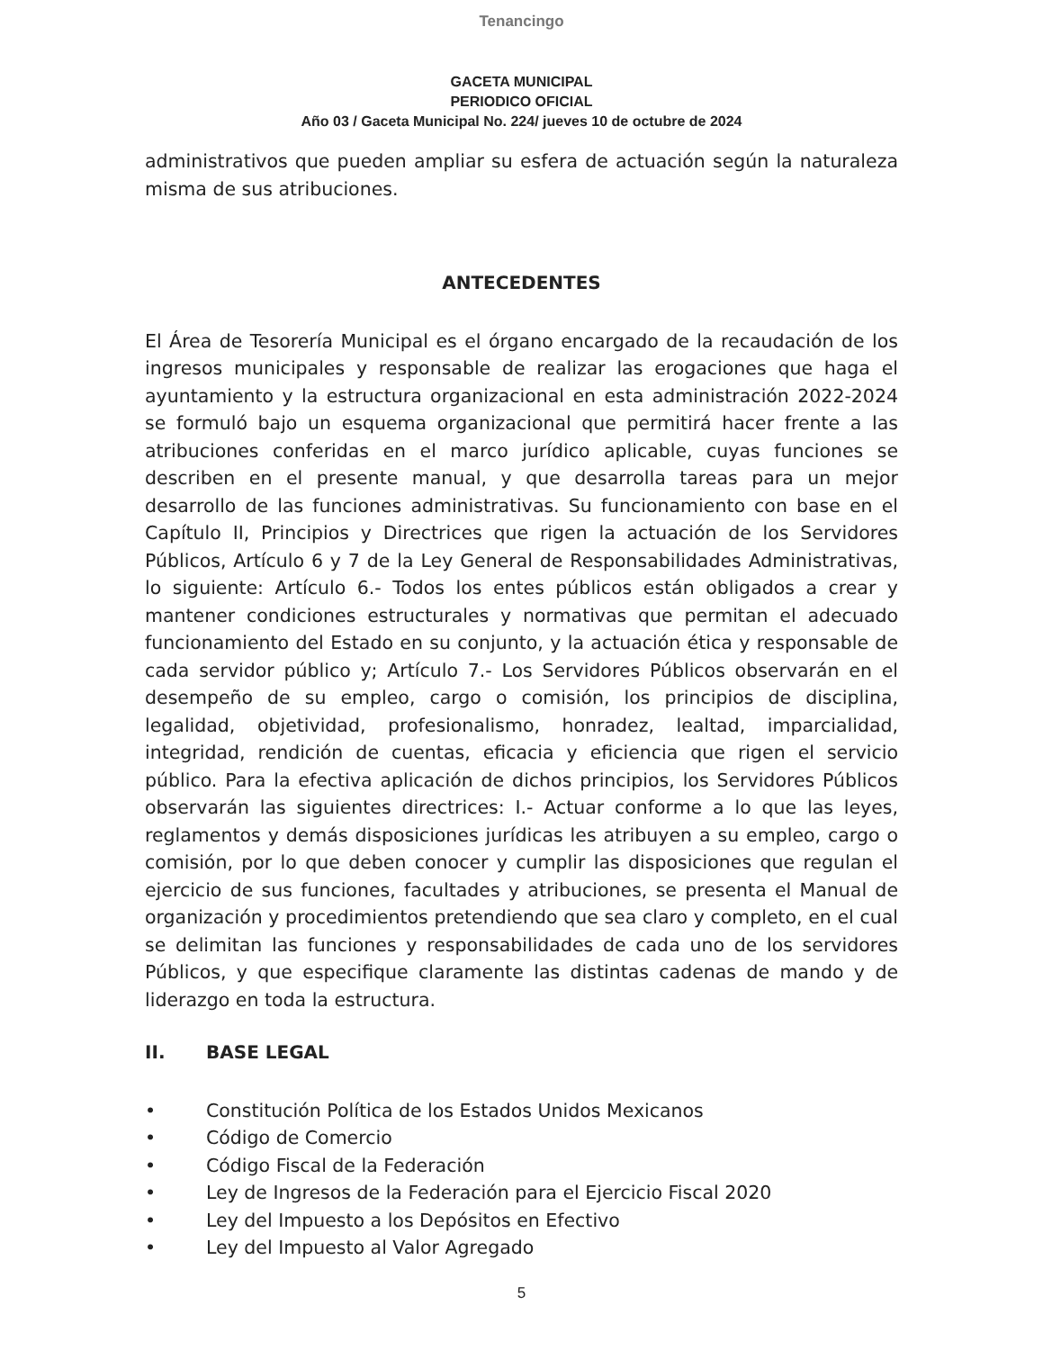Tenancingo
GACETA MUNICIPAL
PERIODICO OFICIAL
Año 03 / Gaceta Municipal No. 224/ jueves 10 de octubre de 2024
administrativos que pueden ampliar su esfera de actuación según la naturaleza misma de sus atribuciones.
ANTECEDENTES
El Área de Tesorería Municipal es el órgano encargado de la recaudación de los ingresos municipales y responsable de realizar las erogaciones que haga el ayuntamiento y la estructura organizacional en esta administración 2022-2024 se formuló bajo un esquema organizacional que permitirá hacer frente a las atribuciones conferidas en el marco jurídico aplicable, cuyas funciones se describen en el presente manual, y que desarrolla tareas para un mejor desarrollo de las funciones administrativas. Su funcionamiento con base en el Capítulo II, Principios y Directrices que rigen la actuación de los Servidores Públicos, Artículo 6 y 7 de la Ley General de Responsabilidades Administrativas, lo siguiente: Artículo 6.- Todos los entes públicos están obligados a crear y mantener condiciones estructurales y normativas que permitan el adecuado funcionamiento del Estado en su conjunto, y la actuación ética y responsable de cada servidor público y; Artículo 7.- Los Servidores Públicos observarán en el desempeño de su empleo, cargo o comisión, los principios de disciplina, legalidad, objetividad, profesionalismo, honradez, lealtad, imparcialidad, integridad, rendición de cuentas, eficacia y eficiencia que rigen el servicio público. Para la efectiva aplicación de dichos principios, los Servidores Públicos observarán las siguientes directrices: I.- Actuar conforme a lo que las leyes, reglamentos y demás disposiciones jurídicas les atribuyen a su empleo, cargo o comisión, por lo que deben conocer y cumplir las disposiciones que regulan el ejercicio de sus funciones, facultades y atribuciones, se presenta el Manual de organización y procedimientos pretendiendo que sea claro y completo, en el cual se delimitan las funciones y responsabilidades de cada uno de los servidores Públicos, y que especifique claramente las distintas cadenas de mando y de liderazgo en toda la estructura.
II. BASE LEGAL
• Constitución Política de los Estados Unidos Mexicanos
• Código de Comercio
• Código Fiscal de la Federación
• Ley de Ingresos de la Federación para el Ejercicio Fiscal 2020
• Ley del Impuesto a los Depósitos en Efectivo
• Ley del Impuesto al Valor Agregado
5